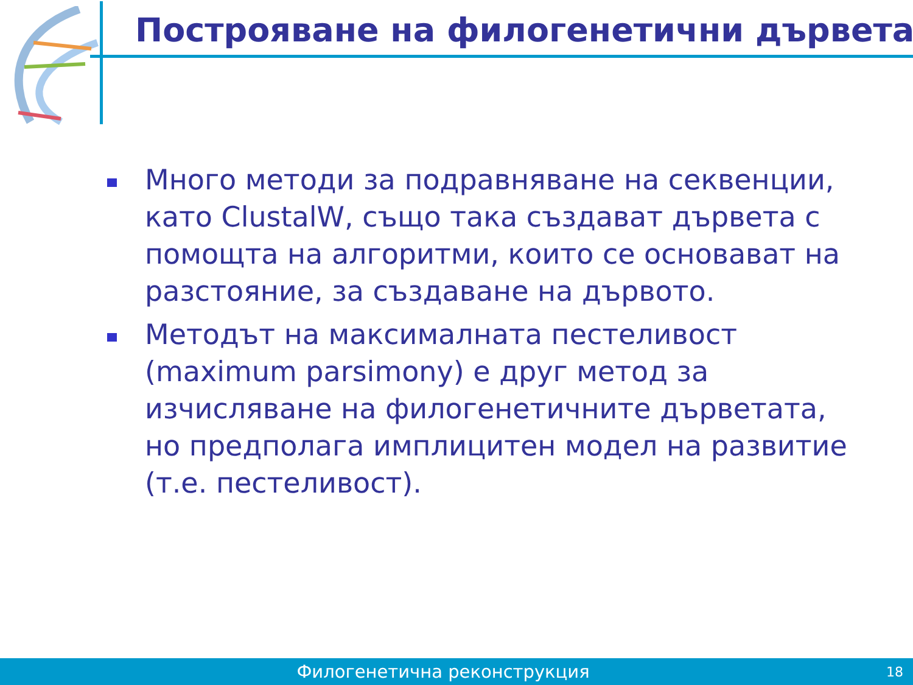Построяване на филогенетични дървета
Много методи за подравняване на секвенции, като ClustalW, също така създават дървета с помощта на алгоритми, които се основават на разстояние, за създаване на дървото.
Методът на максималната пестеливост (maximum parsimony) е друг метод за изчисляване на филогенетичните дърветата, но предполага имплицитен модел на развитие (т.е. пестеливост).
Филогенетична реконструкция 18